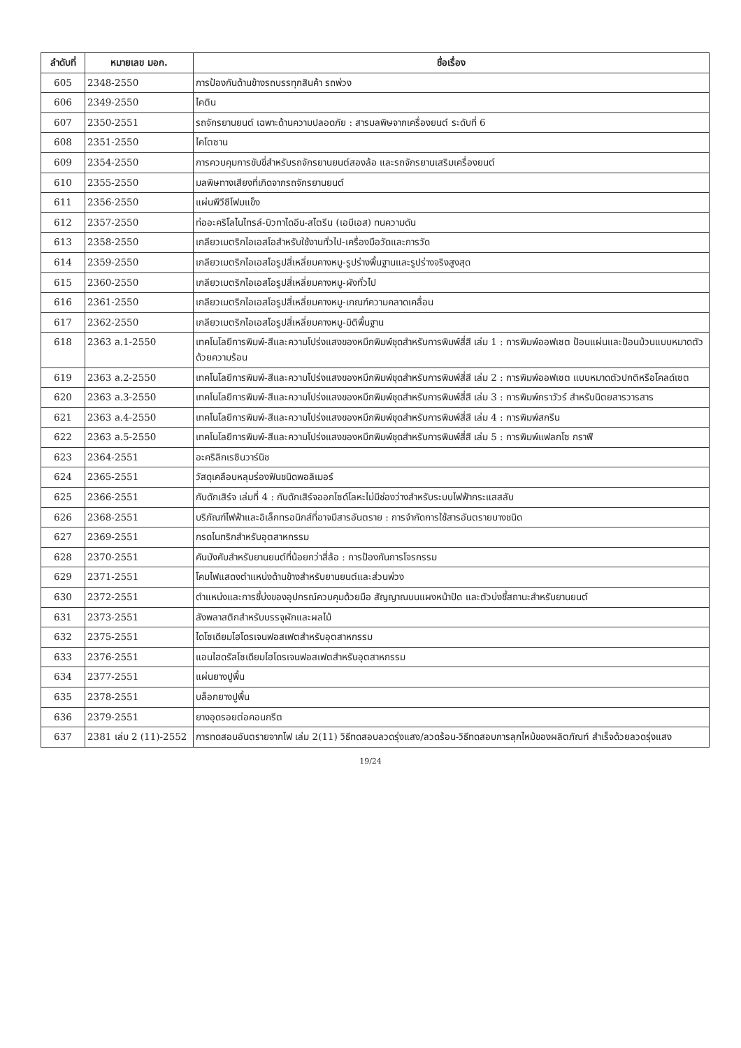| ลำดับที่ | หมายเลข มอก. | ชื่อเรื่อง |
| --- | --- | --- |
| 605 | 2348-2550 | การป้องกันด้านข้างรถบรรทุกสินค้า รถพ่วง |
| 606 | 2349-2550 | ไคติน |
| 607 | 2350-2551 | รถจักรยานยนต์ เฉพาะด้านความปลอดภัย : สารมลพิษจากเครื่องยนต์ ระดับที่ 6 |
| 608 | 2351-2550 | ไคโตซาน |
| 609 | 2354-2550 | การควบคุมการขับขี่สำหรับรถจักรยานยนต์สองล้อ และรถจักรยานเสริมเครื่องยนต์ |
| 610 | 2355-2550 | มลพิษทางเสียงที่เกิดจากรถจักรยานยนต์ |
| 611 | 2356-2550 | แผ่นพีวีซีโฟมแข็ง |
| 612 | 2357-2550 | ท่ออะคริโลไนไทรล์-บิวทาไดอีน-สไตรีน (เอบีเอส) ทนความดัน |
| 613 | 2358-2550 | เกลียวเมตริกไอเอสโอสำหรับใช้งานทั่วไป-เครื่องมือวัดและการวัด |
| 614 | 2359-2550 | เกลียวเมตริกไอเอสโอรูปสี่เหลี่ยมคางหมู-รูปร่างพื้นฐานและรูปร่างจริงสูงสุด |
| 615 | 2360-2550 | เกลียวเมตริกไอเอสโอรูปสี่เหลี่ยมคางหมู-ผังทั่วไป |
| 616 | 2361-2550 | เกลียวเมตริกไอเอสโอรูปสี่เหลี่ยมคางหมู-เกณฑ์ความคลาดเคลื่อน |
| 617 | 2362-2550 | เกลียวเมตริกไอเอสโอรูปสี่เหลี่ยมคางหมู-มิติพื้นฐาน |
| 618 | 2363 ล.1-2550 | เทคโนโลยีการพิมพ์-สีและความโปร่งแสงของหมึกพิมพ์ชุดสำหรับการพิมพ์สี่สี เล่ม 1 : การพิมพ์ออฟเซต ป้อนแผ่นและป้อนม้วนแบบหมาดตัวด้วยความร้อน |
| 619 | 2363 ล.2-2550 | เทคโนโลยีการพิมพ์-สีและความโปร่งแสงของหมึกพิมพ์ชุดสำหรับการพิมพ์สี่สี เล่ม 2 : การพิมพ์ออฟเซต แบบหมาดตัวปกติหรือโคลด์เซต |
| 620 | 2363 ล.3-2550 | เทคโนโลยีการพิมพ์-สีและความโปร่งแสงของหมึกพิมพ์ชุดสำหรับการพิมพ์สี่สี เล่ม 3 : การพิมพ์กราวัวร์ สำหรับนิตยสารวารสาร |
| 621 | 2363 ล.4-2550 | เทคโนโลยีการพิมพ์-สีและความโปร่งแสงของหมึกพิมพ์ชุดสำหรับการพิมพ์สี่สี เล่ม 4 : การพิมพ์สกรีน |
| 622 | 2363 ล.5-2550 | เทคโนโลยีการพิมพ์-สีและความโปร่งแสงของหมึกพิมพ์ชุดสำหรับการพิมพ์สี่สี เล่ม 5 : การพิมพ์แฟลกโซ กราฟี |
| 623 | 2364-2551 | อะคริลิกเรซินวาร์นิช |
| 624 | 2365-2551 | วัสดุเคลือบหลุมร่องฟันชนิดพอลิเมอร์ |
| 625 | 2366-2551 | กับดักเสิร์จ เล่มที่ 4 : กับดักเสิร์จออกไซด์โลหะไม่มีช่องว่างสำหรับระบบไฟฟ้ากระแสสลับ |
| 626 | 2368-2551 | บริภัณฑ์ไฟฟ้าและอิเล็กทรอนิกส์ที่อาจมีสารอันตราย : การจำกัดการใช้สารอันตรายบางชนิด |
| 627 | 2369-2551 | กรดไนทริกสำหรับอุตสาหกรรม |
| 628 | 2370-2551 | คันบังคับสำหรับยานยนต์ที่น้อยกว่าสี่ล้อ : การป้องกันการโจรกรรม |
| 629 | 2371-2551 | โคมไฟแสดงตำแหน่งด้านข้างสำหรับยานยนต์และส่วนพ่วง |
| 630 | 2372-2551 | ตำแหน่งและการชี้บ่งของอุปกรณ์ควบคุมด้วยมือ สัญญาณบนแผงหน้าปัด และตัวบ่งชี้สถานะสำหรับยานยนต์ |
| 631 | 2373-2551 | ลังพลาสติกสำหรับบรรจุผักและผลไม้ |
| 632 | 2375-2551 | ไดโซเดียมไฮโดรเจนฟอสเฟตสำหรับอุตสาหกรรม |
| 633 | 2376-2551 | แอนไฮดรัสโซเดียมไฮโดรเจนฟอสเฟตสำหรับอุตสาหกรรม |
| 634 | 2377-2551 | แผ่นยางปูพื้น |
| 635 | 2378-2551 | บล็อกยางปูพื้น |
| 636 | 2379-2551 | ยางอุดรอยต่อคอนกรีต |
| 637 | 2381 เล่ม 2 (11)-2552 | การทดสอบอันตรายจากไฟ เล่ม 2(11) วิธีทดสอบลวดรุ่งแสง/ลวดร้อน-วิธีทดสอบการลุกไหม้ของผลิตภัณฑ์ สำเร็จด้วยลวดรุ่งแสง |
19/24